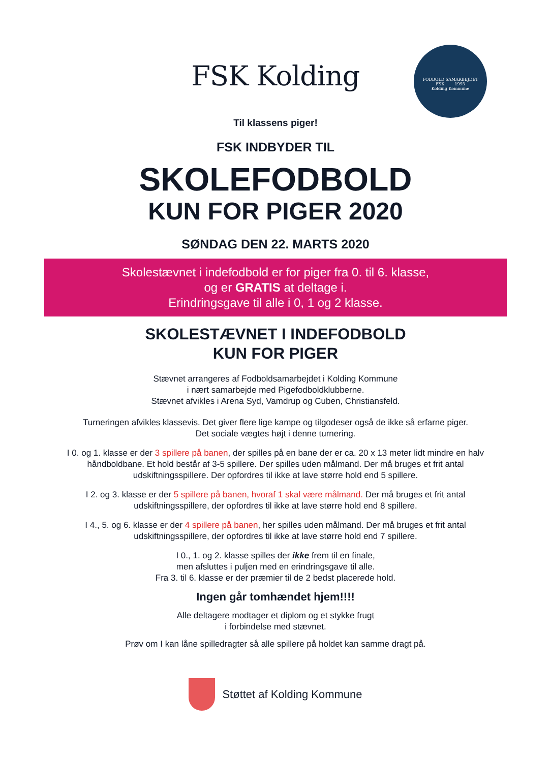FODBOLD SAMARBEJDET
FSK 1993
Kolding Kommune
FSK Kolding
Til klassens piger!
FSK INDBYDER TIL
SKOLEFODBOLD
KUN FOR PIGER 2020
SØNDAG DEN 22. MARTS 2020
Skolestævnet i indefodbold er for piger fra 0. til 6. klasse,
og er GRATIS at deltage i.
Erindringsgave til alle i 0, 1 og 2 klasse.
SKOLESTÆVNET I INDEFODBOLD
KUN FOR PIGER
Stævnet arrangeres af Fodboldsamarbejdet i Kolding Kommune
i nært samarbejde med Pigefodboldklubberne.
Stævnet afvikles i Arena Syd, Vamdrup og Cuben, Christiansfeld.
Turneringen afvikles klassevis. Det giver flere lige kampe og tilgodeser også de ikke så erfarne piger.
Det sociale vægtes højt i denne turnering.
I 0. og 1. klasse er der 3 spillere på banen, der spilles på en bane der er ca. 20 x 13 meter lidt mindre en halv
håndboldbane. Et hold består af 3-5 spillere. Der spilles uden målmand. Der må bruges et frit antal
udskiftningsspillere. Der opfordres til ikke at lave større hold end 5 spillere.
I 2. og 3. klasse er der 5 spillere på banen, hvoraf 1 skal være målmand. Der må bruges et frit antal
udskiftningsspillere, der opfordres til ikke at lave større hold end 8 spillere.
I 4., 5. og 6. klasse er der 4 spillere på banen, her spilles uden målmand. Der må bruges et frit antal
udskiftningsspillere, der opfordres til ikke at lave større hold end 7 spillere.
I 0., 1. og 2. klasse spilles der ikke frem til en finale,
men afsluttes i puljen med en erindringsgave til alle.
Fra 3. til 6. klasse er der præmier til de 2 bedst placerede hold.
Ingen går tomhændet hjem!!!!
Alle deltagere modtager et diplom og et stykke frugt
i forbindelse med stævnet.
Prøv om I kan låne spilledragter så alle spillere på holdet kan samme dragt på.
Støttet af Kolding Kommune